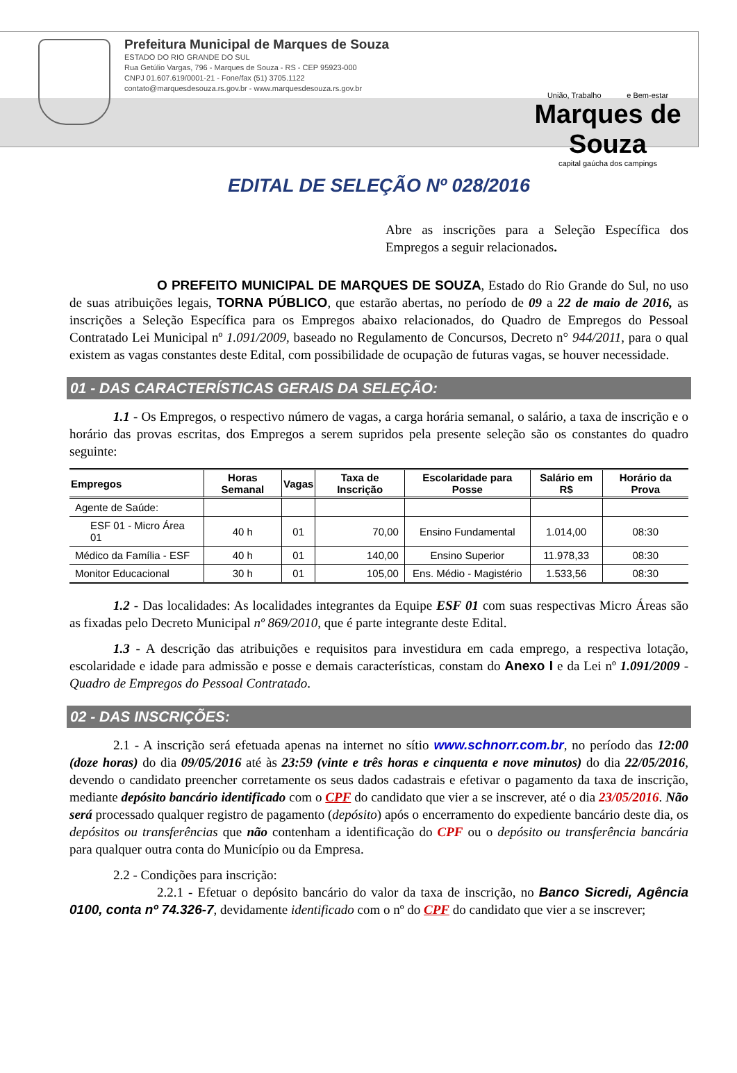Prefeitura Municipal de Marques de Souza
ESTADO DO RIO GRANDE DO SUL
Rua Getúlio Vargas, 796 - Marques de Souza - RS - CEP 95923-000
CNPJ 01.607.619/0001-21 - Fone/fax (51) 3705.1122
contato@marquesdesouza.rs.gov.br - www.marquesdesouza.rs.gov.br
União, Trabalho e Bem-estar
Marques de Souza
capital gaúcha dos campings
EDITAL DE SELEÇÃO Nº 028/2016
Abre as inscrições para a Seleção Específica dos Empregos a seguir relacionados.
O PREFEITO MUNICIPAL DE MARQUES DE SOUZA, Estado do Rio Grande do Sul, no uso de suas atribuições legais, TORNA PÚBLICO, que estarão abertas, no período de 09 a 22 de maio de 2016, as inscrições a Seleção Específica para os Empregos abaixo relacionados, do Quadro de Empregos do Pessoal Contratado Lei Municipal nº 1.091/2009, baseado no Regulamento de Concursos, Decreto n° 944/2011, para o qual existem as vagas constantes deste Edital, com possibilidade de ocupação de futuras vagas, se houver necessidade.
01 - DAS CARACTERÍSTICAS GERAIS DA SELEÇÃO:
1.1 - Os Empregos, o respectivo número de vagas, a carga horária semanal, o salário, a taxa de inscrição e o horário das provas escritas, dos Empregos a serem supridos pela presente seleção são os constantes do quadro seguinte:
| Empregos | Horas Semanal | Vagas | Taxa de Inscrição | Escolaridade para Posse | Salário em R$ | Horário da Prova |
| --- | --- | --- | --- | --- | --- | --- |
| Agente de Saúde: | | | | | | |
| ESF 01 - Micro Área 01 | 40 h | 01 | 70,00 | Ensino Fundamental | 1.014,00 | 08:30 |
| Médico da Família - ESF | 40 h | 01 | 140,00 | Ensino Superior | 11.978,33 | 08:30 |
| Monitor Educacional | 30 h | 01 | 105,00 | Ens. Médio - Magistério | 1.533,56 | 08:30 |
1.2 - Das localidades: As localidades integrantes da Equipe ESF 01 com suas respectivas Micro Áreas são as fixadas pelo Decreto Municipal nº 869/2010, que é parte integrante deste Edital.
1.3 - A descrição das atribuições e requisitos para investidura em cada emprego, a respectiva lotação, escolaridade e idade para admissão e posse e demais características, constam do Anexo I e da Lei nº 1.091/2009 - Quadro de Empregos do Pessoal Contratado.
02 - DAS INSCRIÇÕES:
2.1 - A inscrição será efetuada apenas na internet no sítio www.schnorr.com.br, no período das 12:00 (doze horas) do dia 09/05/2016 até às 23:59 (vinte e três horas e cinquenta e nove minutos) do dia 22/05/2016, devendo o candidato preencher corretamente os seus dados cadastrais e efetivar o pagamento da taxa de inscrição, mediante depósito bancário identificado com o CPF do candidato que vier a se inscrever, até o dia 23/05/2016. Não será processado qualquer registro de pagamento (depósito) após o encerramento do expediente bancário deste dia, os depósitos ou transferências que não contenham a identificação do CPF ou o depósito ou transferência bancária para qualquer outra conta do Município ou da Empresa.
2.2 - Condições para inscrição:
2.2.1 - Efetuar o depósito bancário do valor da taxa de inscrição, no Banco Sicredi, Agência 0100, conta nº 74.326-7, devidamente identificado com o nº do CPF do candidato que vier a se inscrever;